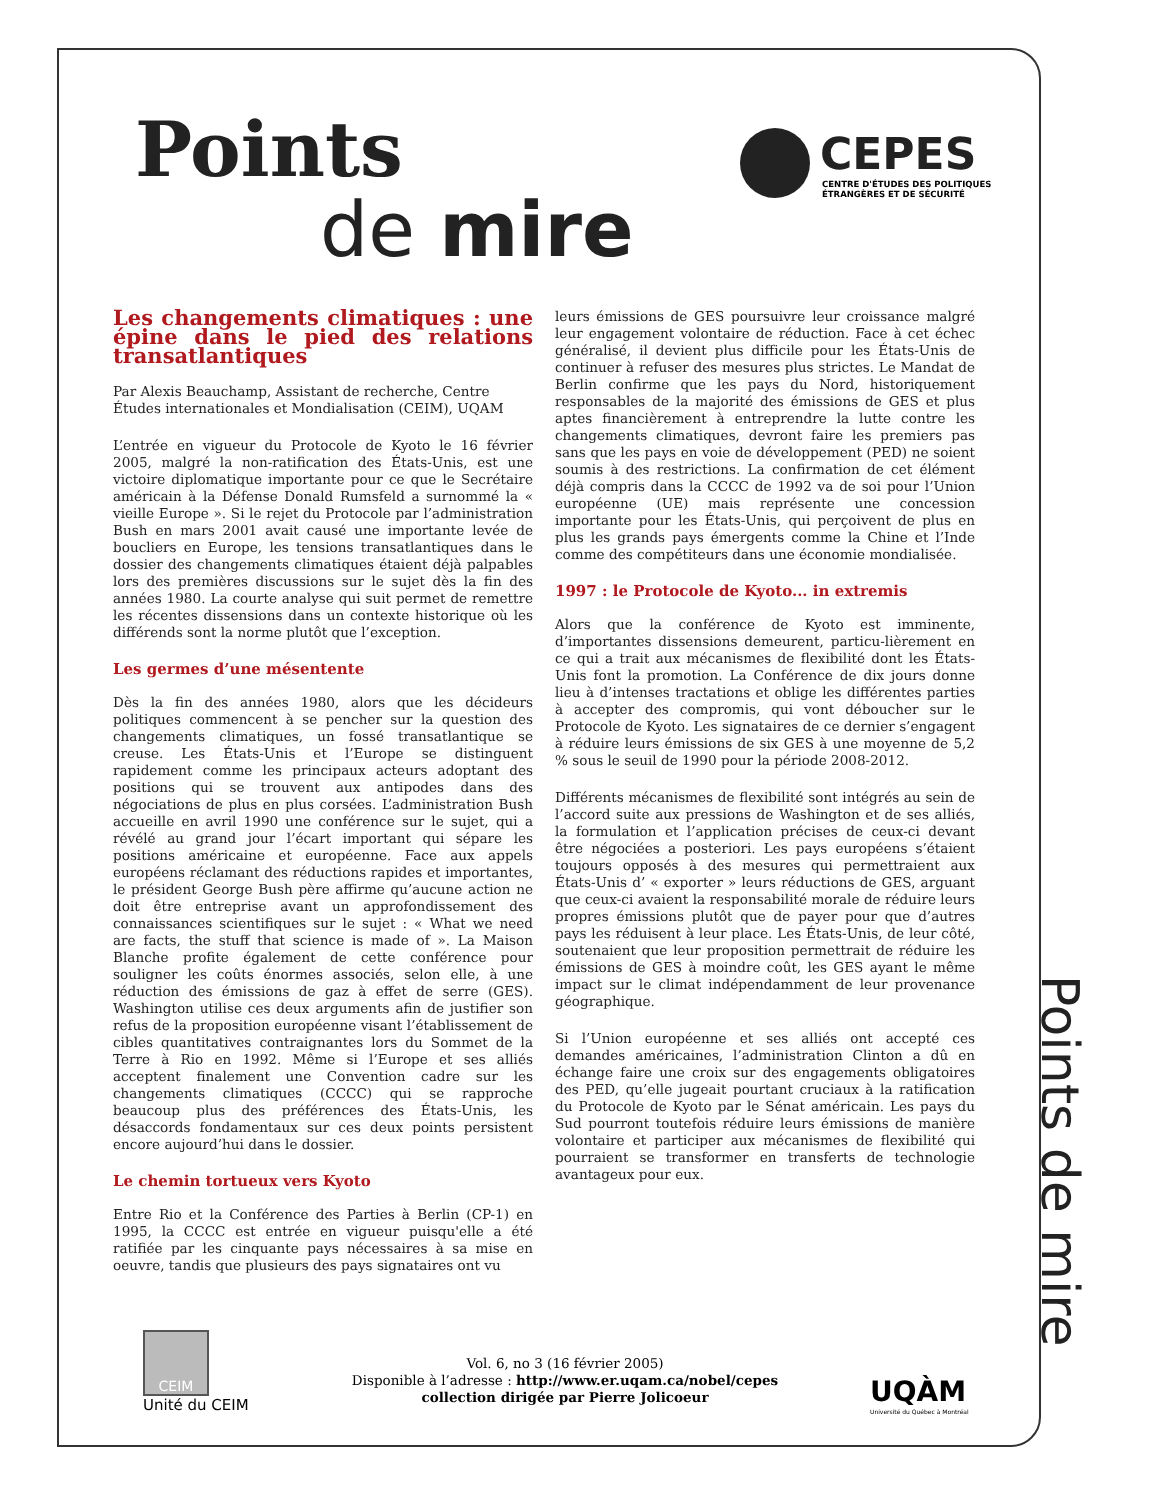Points
de mire
CEPES
CENTRE D'ÉTUDES DES POLITIQUES
ÉTRANGÈRES ET DE SÉCURITÉ
Les changements climatiques : une épine dans le pied des relations transatlantiques
Par Alexis Beauchamp, Assistant de recherche, Centre Études internationales et Mondialisation (CEIM), UQAM
L’entrée en vigueur du Protocole de Kyoto le 16 février 2005, malgré la non-ratification des États-Unis, est une victoire diplomatique importante pour ce que le Secrétaire américain à la Défense Donald Rumsfeld a surnommé la « vieille Europe ». Si le rejet du Protocole par l’administration Bush en mars 2001 avait causé une importante levée de boucliers en Europe, les tensions transatlantiques dans le dossier des changements climatiques étaient déjà palpables lors des premières discussions sur le sujet dès la fin des années 1980. La courte analyse qui suit permet de remettre les récentes dissensions dans un contexte historique où les différends sont la norme plutôt que l’exception.
Les germes d’une mésentente
Dès la fin des années 1980, alors que les décideurs politiques commencent à se pencher sur la question des changements climatiques, un fossé transatlantique se creuse. Les États-Unis et l’Europe se distinguent rapidement comme les principaux acteurs adoptant des positions qui se trouvent aux antipodes dans des négociations de plus en plus corsées. L’administration Bush accueille en avril 1990 une conférence sur le sujet, qui a révélé au grand jour l’écart important qui sépare les positions américaine et européenne. Face aux appels européens réclamant des réductions rapides et importantes, le président George Bush père affirme qu’aucune action ne doit être entreprise avant un approfondissement des connaissances scientifiques sur le sujet : « What we need are facts, the stuff that science is made of ». La Maison Blanche profite également de cette conférence pour souligner les coûts énormes associés, selon elle, à une réduction des émissions de gaz à effet de serre (GES). Washington utilise ces deux arguments afin de justifier son refus de la proposition européenne visant l’établissement de cibles quantitatives contraignantes lors du Sommet de la Terre à Rio en 1992. Même si l’Europe et ses alliés acceptent finalement une Convention cadre sur les changements climatiques (CCCC) qui se rapproche beaucoup plus des préférences des États-Unis, les désaccords fondamentaux sur ces deux points persistent encore aujourd’hui dans le dossier.
Le chemin tortueux vers Kyoto
Entre Rio et la Conférence des Parties à Berlin (CP-1) en 1995, la CCCC est entrée en vigueur puisqu'elle a été ratifiée par les cinquante pays nécessaires à sa mise en oeuvre, tandis que plusieurs des pays signataires ont vu
leurs émissions de GES poursuivre leur croissance malgré leur engagement volontaire de réduction. Face à cet échec généralisé, il devient plus difficile pour les États-Unis de continuer à refuser des mesures plus strictes. Le Mandat de Berlin confirme que les pays du Nord, historiquement responsables de la majorité des émissions de GES et plus aptes financièrement à entreprendre la lutte contre les changements climatiques, devront faire les premiers pas sans que les pays en voie de développement (PED) ne soient soumis à des restrictions. La confirmation de cet élément déjà compris dans la CCCC de 1992 va de soi pour l’Union européenne (UE) mais représente une concession importante pour les États-Unis, qui perçoivent de plus en plus les grands pays émergents comme la Chine et l’Inde comme des compétiteurs dans une économie mondialisée.
1997 : le Protocole de Kyoto... in extremis
Alors que la conférence de Kyoto est imminente, d’importantes dissensions demeurent, particu-lièrement en ce qui a trait aux mécanismes de flexibilité dont les États-Unis font la promotion. La Conférence de dix jours donne lieu à d’intenses tractations et oblige les différentes parties à accepter des compromis, qui vont déboucher sur le Protocole de Kyoto. Les signataires de ce dernier s’engagent à réduire leurs émissions de six GES à une moyenne de 5,2 % sous le seuil de 1990 pour la période 2008-2012.
Différents mécanismes de flexibilité sont intégrés au sein de l’accord suite aux pressions de Washington et de ses alliés, la formulation et l’application précises de ceux-ci devant être négociées a posteriori. Les pays européens s’étaient toujours opposés à des mesures qui permettraient aux États-Unis d’ « exporter » leurs réductions de GES, arguant que ceux-ci avaient la responsabilité morale de réduire leurs propres émissions plutôt que de payer pour que d’autres pays les réduisent à leur place. Les États-Unis, de leur côté, soutenaient que leur proposition permettrait de réduire les émissions de GES à moindre coût, les GES ayant le même impact sur le climat indépendamment de leur provenance géographique.
Si l’Union européenne et ses alliés ont accepté ces demandes américaines, l’administration Clinton a dû en échange faire une croix sur des engagements obligatoires des PED, qu’elle jugeait pourtant cruciaux à la ratification du Protocole de Kyoto par le Sénat américain. Les pays du Sud pourront toutefois réduire leurs émissions de manière volontaire et participer aux mécanismes de flexibilité qui pourraient se transformer en transferts de technologie avantageux pour eux.
Points de mire
CEIM
Unité du CEIM
Vol. 6, no 3 (16 février 2005)
Disponible à l’adresse : http://www.er.uqam.ca/nobel/cepes
collection dirigée par Pierre Jolicoeur
UQÀM
Université du Québec à Montréal